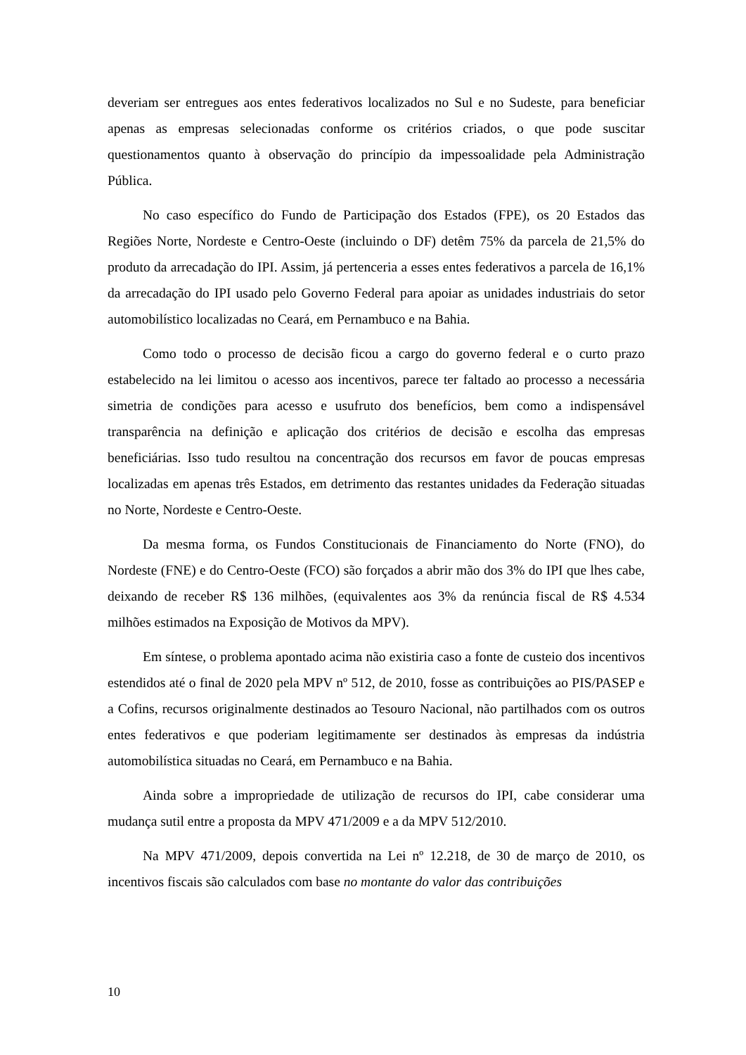deveriam ser entregues aos entes federativos localizados no Sul e no Sudeste, para beneficiar apenas as empresas selecionadas conforme os critérios criados, o que pode suscitar questionamentos quanto à observação do princípio da impessoalidade pela Administração Pública.
No caso específico do Fundo de Participação dos Estados (FPE), os 20 Estados das Regiões Norte, Nordeste e Centro-Oeste (incluindo o DF) detêm 75% da parcela de 21,5% do produto da arrecadação do IPI. Assim, já pertenceria a esses entes federativos a parcela de 16,1% da arrecadação do IPI usado pelo Governo Federal para apoiar as unidades industriais do setor automobilístico localizadas no Ceará, em Pernambuco e na Bahia.
Como todo o processo de decisão ficou a cargo do governo federal e o curto prazo estabelecido na lei limitou o acesso aos incentivos, parece ter faltado ao processo a necessária simetria de condições para acesso e usufruto dos benefícios, bem como a indispensável transparência na definição e aplicação dos critérios de decisão e escolha das empresas beneficiárias. Isso tudo resultou na concentração dos recursos em favor de poucas empresas localizadas em apenas três Estados, em detrimento das restantes unidades da Federação situadas no Norte, Nordeste e Centro-Oeste.
Da mesma forma, os Fundos Constitucionais de Financiamento do Norte (FNO), do Nordeste (FNE) e do Centro-Oeste (FCO) são forçados a abrir mão dos 3% do IPI que lhes cabe, deixando de receber R$ 136 milhões, (equivalentes aos 3% da renúncia fiscal de R$ 4.534 milhões estimados na Exposição de Motivos da MPV).
Em síntese, o problema apontado acima não existiria caso a fonte de custeio dos incentivos estendidos até o final de 2020 pela MPV nº 512, de 2010, fosse as contribuições ao PIS/PASEP e a Cofins, recursos originalmente destinados ao Tesouro Nacional, não partilhados com os outros entes federativos e que poderiam legitimamente ser destinados às empresas da indústria automobilística situadas no Ceará, em Pernambuco e na Bahia.
Ainda sobre a impropriedade de utilização de recursos do IPI, cabe considerar uma mudança sutil entre a proposta da MPV 471/2009 e a da MPV 512/2010.
Na MPV 471/2009, depois convertida na Lei nº 12.218, de 30 de março de 2010, os incentivos fiscais são calculados com base no montante do valor das contribuições
10